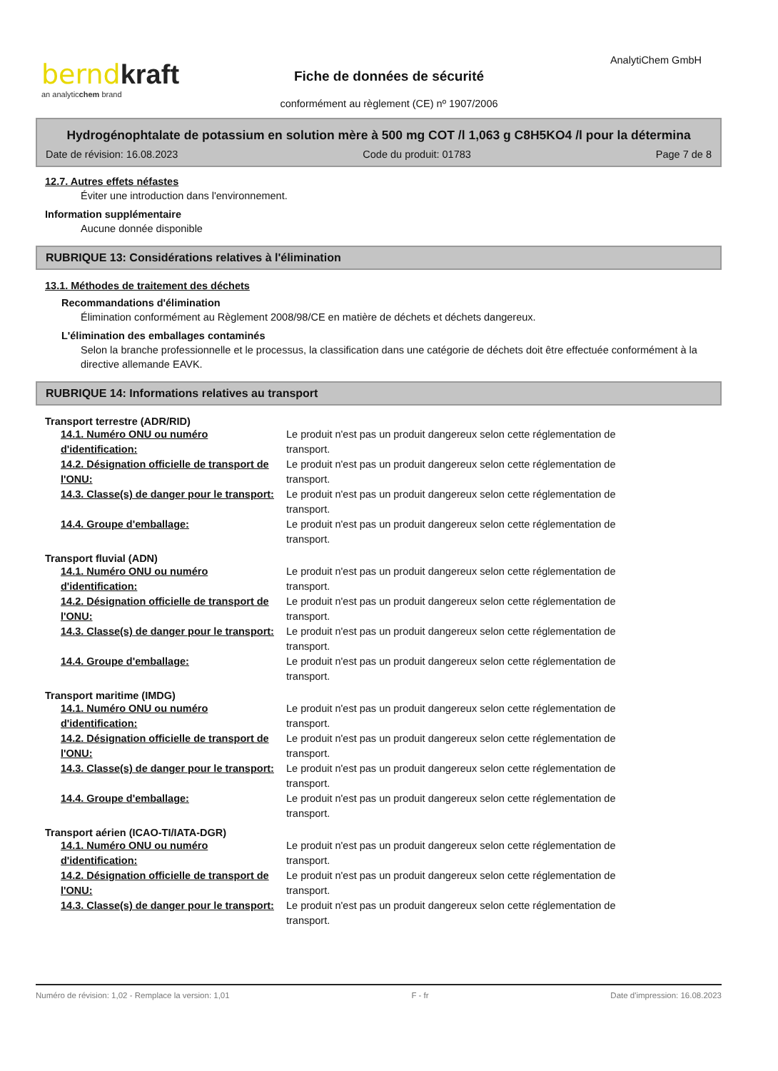bernd kraft
an analyticchem brand
AnalytiChem GmbH
Fiche de données de sécurité
conformément au règlement (CE) nº 1907/2006
Hydrogénophtalate de potassium en solution mère à 500 mg COT /l 1,063 g C8H5KO4 /l pour la détermina
Date de révision: 16.08.2023 Code du produit: 01783 Page 7 de 8
12.7. Autres effets néfastes
Éviter une introduction dans l'environnement.
Information supplémentaire
Aucune donnée disponible
RUBRIQUE 13: Considérations relatives à l'élimination
13.1. Méthodes de traitement des déchets
Recommandations d'élimination
Élimination conformément au Règlement 2008/98/CE en matière de déchets et déchets dangereux.
L'élimination des emballages contaminés
Selon la branche professionnelle et le processus, la classification dans une catégorie de déchets doit être effectuée conformément à la directive allemande EAVK.
RUBRIQUE 14: Informations relatives au transport
Transport terrestre (ADR/RID)
| 14.1. Numéro ONU ou numéro d'identification: | Le produit n'est pas un produit dangereux selon cette réglementation de transport. |
| 14.2. Désignation officielle de transport de l'ONU: | Le produit n'est pas un produit dangereux selon cette réglementation de transport. |
| 14.3. Classe(s) de danger pour le transport: | Le produit n'est pas un produit dangereux selon cette réglementation de transport. |
| 14.4. Groupe d'emballage: | Le produit n'est pas un produit dangereux selon cette réglementation de transport. |
Transport fluvial (ADN)
| 14.1. Numéro ONU ou numéro d'identification: | Le produit n'est pas un produit dangereux selon cette réglementation de transport. |
| 14.2. Désignation officielle de transport de l'ONU: | Le produit n'est pas un produit dangereux selon cette réglementation de transport. |
| 14.3. Classe(s) de danger pour le transport: | Le produit n'est pas un produit dangereux selon cette réglementation de transport. |
| 14.4. Groupe d'emballage: | Le produit n'est pas un produit dangereux selon cette réglementation de transport. |
Transport maritime (IMDG)
| 14.1. Numéro ONU ou numéro d'identification: | Le produit n'est pas un produit dangereux selon cette réglementation de transport. |
| 14.2. Désignation officielle de transport de l'ONU: | Le produit n'est pas un produit dangereux selon cette réglementation de transport. |
| 14.3. Classe(s) de danger pour le transport: | Le produit n'est pas un produit dangereux selon cette réglementation de transport. |
| 14.4. Groupe d'emballage: | Le produit n'est pas un produit dangereux selon cette réglementation de transport. |
Transport aérien (ICAO-TI/IATA-DGR)
| 14.1. Numéro ONU ou numéro d'identification: | Le produit n'est pas un produit dangereux selon cette réglementation de transport. |
| 14.2. Désignation officielle de transport de l'ONU: | Le produit n'est pas un produit dangereux selon cette réglementation de transport. |
| 14.3. Classe(s) de danger pour le transport: | Le produit n'est pas un produit dangereux selon cette réglementation de transport. |
Numéro de révision: 1,02 - Remplace la version: 1,01 F - fr Date d'impression: 16.08.2023